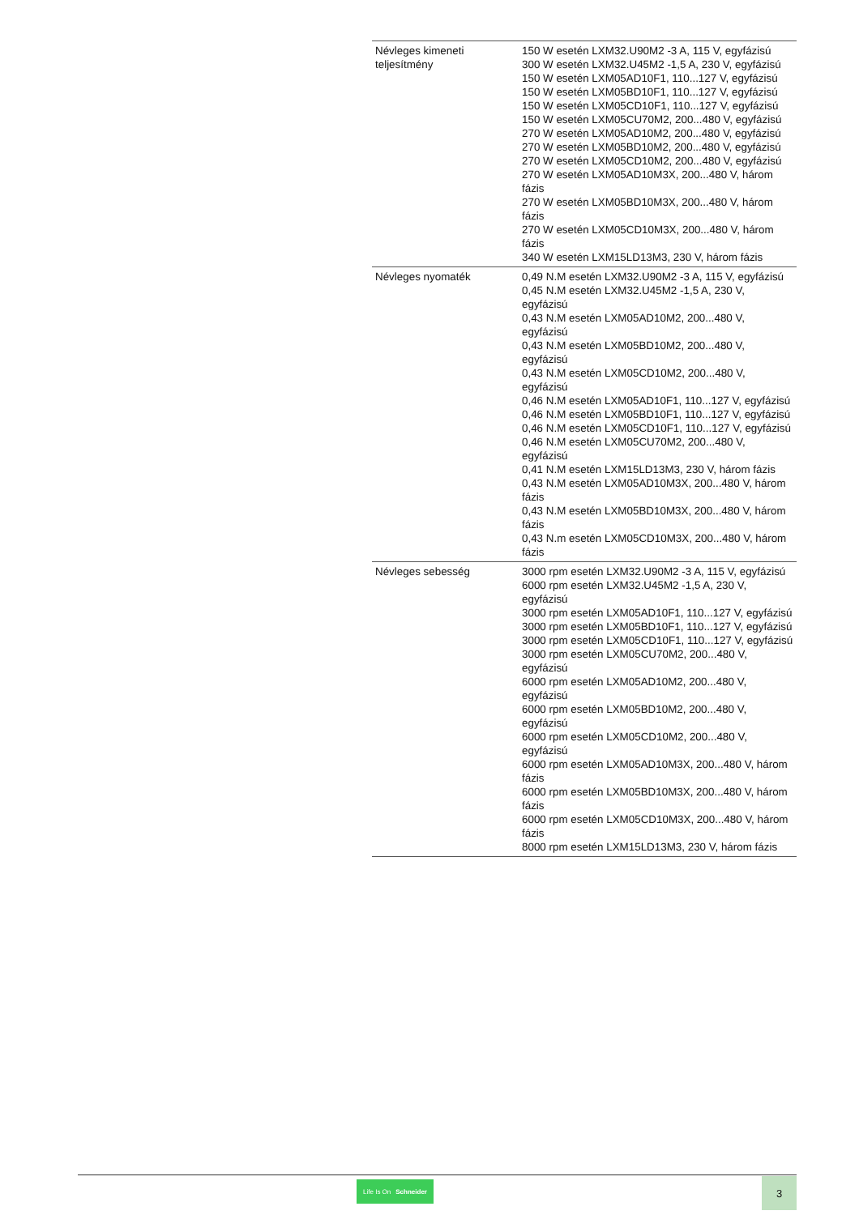| Névleges kimeneti teljesítmény | 150 W esetén LXM32.U90M2 -3 A, 115 V, egyfázisú 300 W esetén LXM32.U45M2 -1,5 A, 230 V, egyfázisú 150 W esetén LXM05AD10F1, 110...127 V, egyfázisú 150 W esetén LXM05BD10F1, 110...127 V, egyfázisú 150 W esetén LXM05CD10F1, 110...127 V, egyfázisú 150 W esetén LXM05CU70M2, 200...480 V, egyfázisú 270 W esetén LXM05AD10M2, 200...480 V, egyfázisú 270 W esetén LXM05BD10M2, 200...480 V, egyfázisú 270 W esetén LXM05CD10M2, 200...480 V, egyfázisú 270 W esetén LXM05AD10M3X, 200...480 V, három fázis 270 W esetén LXM05BD10M3X, 200...480 V, három fázis 270 W esetén LXM05CD10M3X, 200...480 V, három fázis 340 W esetén LXM15LD13M3, 230 V, három fázis |
| Névleges nyomaték | 0,49 N.M esetén LXM32.U90M2 -3 A, 115 V, egyfázisú 0,45 N.M esetén LXM32.U45M2 -1,5 A, 230 V, egyfázisú 0,43 N.M esetén LXM05AD10M2, 200...480 V, egyfázisú 0,43 N.M esetén LXM05BD10M2, 200...480 V, egyfázisú 0,43 N.M esetén LXM05CD10M2, 200...480 V, egyfázisú 0,46 N.M esetén LXM05AD10F1, 110...127 V, egyfázisú 0,46 N.M esetén LXM05BD10F1, 110...127 V, egyfázisú 0,46 N.M esetén LXM05CD10F1, 110...127 V, egyfázisú 0,46 N.M esetén LXM05CU70M2, 200...480 V, egyfázisú 0,41 N.M esetén LXM15LD13M3, 230 V, három fázis 0,43 N.M esetén LXM05AD10M3X, 200...480 V, három fázis 0,43 N.M esetén LXM05BD10M3X, 200...480 V, három fázis 0,43 N.m esetén LXM05CD10M3X, 200...480 V, három fázis |
| Névleges sebesség | 3000 rpm esetén LXM32.U90M2 -3 A, 115 V, egyfázisú 6000 rpm esetén LXM32.U45M2 -1,5 A, 230 V, egyfázisú 3000 rpm esetén LXM05AD10F1, 110...127 V, egyfázisú 3000 rpm esetén LXM05BD10F1, 110...127 V, egyfázisú 3000 rpm esetén LXM05CD10F1, 110...127 V, egyfázisú 3000 rpm esetén LXM05CU70M2, 200...480 V, egyfázisú 6000 rpm esetén LXM05AD10M2, 200...480 V, egyfázisú 6000 rpm esetén LXM05BD10M2, 200...480 V, egyfázisú 6000 rpm esetén LXM05CD10M2, 200...480 V, egyfázisú 6000 rpm esetén LXM05AD10M3X, 200...480 V, három fázis 6000 rpm esetén LXM05BD10M3X, 200...480 V, három fázis 6000 rpm esetén LXM05CD10M3X, 200...480 V, három fázis 8000 rpm esetén LXM15LD13M3, 230 V, három fázis |
Life Is On Schneider
3